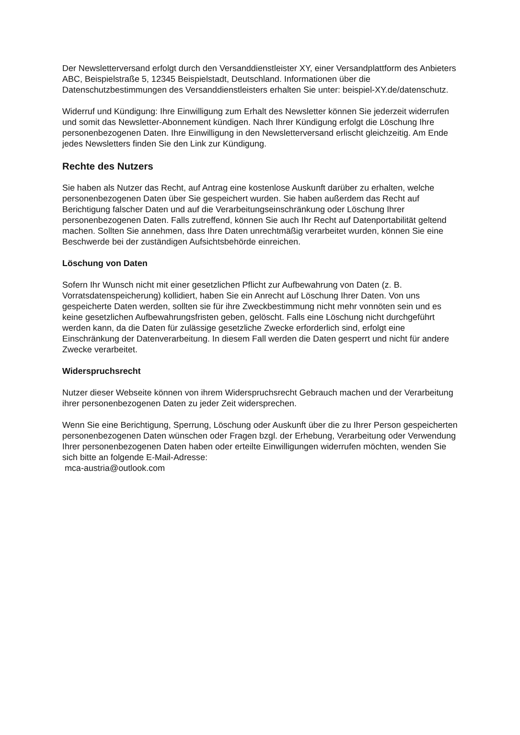Der Newsletterversand erfolgt durch den Versanddienstleister XY, einer Versandplattform des Anbieters ABC, Beispielstraße 5, 12345 Beispielstadt, Deutschland. Informationen über die Datenschutzbestimmungen des Versanddienstleisters erhalten Sie unter: beispiel-XY.de/datenschutz.
Widerruf und Kündigung: Ihre Einwilligung zum Erhalt des Newsletter können Sie jederzeit widerrufen und somit das Newsletter-Abonnement kündigen. Nach Ihrer Kündigung erfolgt die Löschung Ihre personenbezogenen Daten. Ihre Einwilligung in den Newsletterversand erlischt gleichzeitig. Am Ende jedes Newsletters finden Sie den Link zur Kündigung.
Rechte des Nutzers
Sie haben als Nutzer das Recht, auf Antrag eine kostenlose Auskunft darüber zu erhalten, welche personenbezogenen Daten über Sie gespeichert wurden. Sie haben außerdem das Recht auf Berichtigung falscher Daten und auf die Verarbeitungseinschränkung oder Löschung Ihrer personenbezogenen Daten. Falls zutreffend, können Sie auch Ihr Recht auf Datenportabilität geltend machen. Sollten Sie annehmen, dass Ihre Daten unrechtmäßig verarbeitet wurden, können Sie eine Beschwerde bei der zuständigen Aufsichtsbehörde einreichen.
Löschung von Daten
Sofern Ihr Wunsch nicht mit einer gesetzlichen Pflicht zur Aufbewahrung von Daten (z. B. Vorratsdatenspeicherung) kollidiert, haben Sie ein Anrecht auf Löschung Ihrer Daten. Von uns gespeicherte Daten werden, sollten sie für ihre Zweckbestimmung nicht mehr vonnöten sein und es keine gesetzlichen Aufbewahrungsfristen geben, gelöscht. Falls eine Löschung nicht durchgeführt werden kann, da die Daten für zulässige gesetzliche Zwecke erforderlich sind, erfolgt eine Einschränkung der Datenverarbeitung. In diesem Fall werden die Daten gesperrt und nicht für andere Zwecke verarbeitet.
Widerspruchsrecht
Nutzer dieser Webseite können von ihrem Widerspruchsrecht Gebrauch machen und der Verarbeitung ihrer personenbezogenen Daten zu jeder Zeit widersprechen.
Wenn Sie eine Berichtigung, Sperrung, Löschung oder Auskunft über die zu Ihrer Person gespeicherten personenbezogenen Daten wünschen oder Fragen bzgl. der Erhebung, Verarbeitung oder Verwendung Ihrer personenbezogenen Daten haben oder erteilte Einwilligungen widerrufen möchten, wenden Sie sich bitte an folgende E-Mail-Adresse:
mca-austria@outlook.com